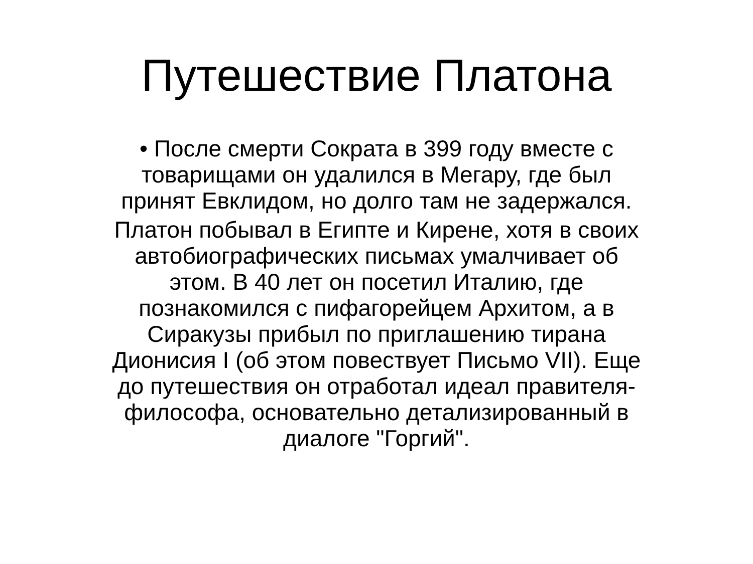Путешествие Платона
• После смерти Сократа в 399 году вместе с
товарищами он удалился в Мегару, где был
принят Евклидом, но долго там не задержался.
Платон побывал в Египте и Кирене, хотя в своих
автобиографических письмах умалчивает об
этом. В 40 лет он посетил Италию, где
познакомился с пифагорейцем Архитом, а в
Сиракузы прибыл по приглашению тирана
Дионисия I (об этом повествует Письмо VII). Еще
до путешествия он отработал идеал правителя-
философа, основательно детализированный в
диалоге "Горгий".